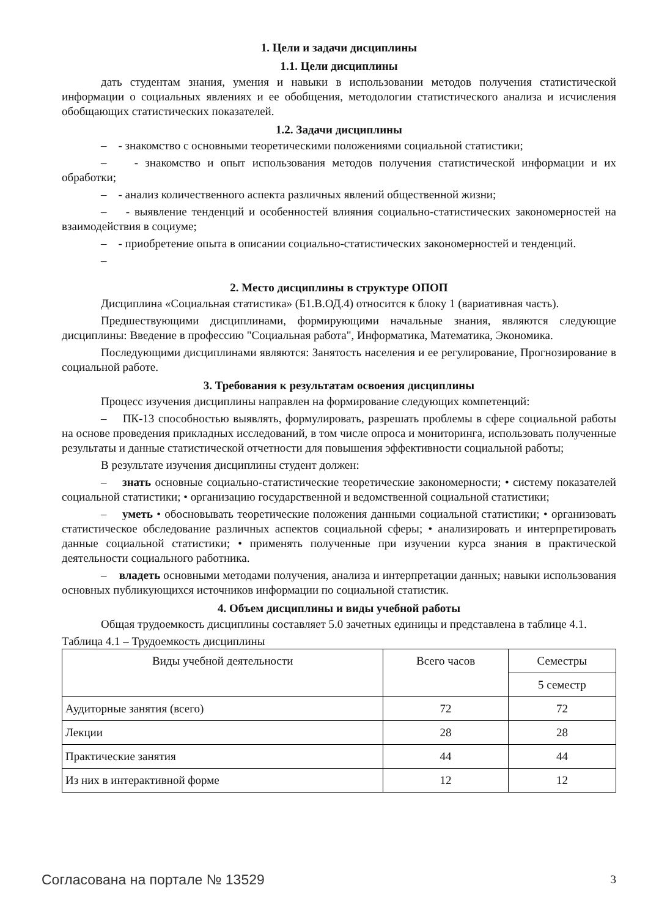1. Цели и задачи дисциплины
1.1. Цели дисциплины
дать студентам знания, умения и навыки в использовании методов получения статистической информации о социальных явлениях и ее обобщения, методологии статистического анализа и исчисления обобщающих статистических показателей.
1.2. Задачи дисциплины
– - знакомство с основными теоретическими положениями социальной статистики;
– - знакомство и опыт использования методов получения статистической информации и их обработки;
– - анализ количественного аспекта различных явлений общественной жизни;
– - выявление тенденций и особенностей влияния социально-статистических закономерностей на взаимодействия в социуме;
– - приобретение опыта в описании социально-статистических закономерностей и тенденций.
–
2. Место дисциплины в структуре ОПОП
Дисциплина «Социальная статистика» (Б1.В.ОД.4) относится к блоку 1 (вариативная часть).
Предшествующими дисциплинами, формирующими начальные знания, являются следующие дисциплины: Введение в профессию "Социальная работа", Информатика, Математика, Экономика.
Последующими дисциплинами являются: Занятость населения и ее регулирование, Прогнозирование в социальной работе.
3. Требования к результатам освоения дисциплины
Процесс изучения дисциплины направлен на формирование следующих компетенций:
– ПК-13 способностью выявлять, формулировать, разрешать проблемы в сфере социальной работы на основе проведения прикладных исследований, в том числе опроса и мониторинга, использовать полученные результаты и данные статистической отчетности для повышения эффективности социальной работы;
В результате изучения дисциплины студент должен:
– знать основные социально-статистические теоретические закономерности; • систему показателей социальной статистики; • организацию государственной и ведомственной социальной статистики;
– уметь • обосновывать теоретические положения данными социальной статистики; • организовать статистическое обследование различных аспектов социальной сферы; • анализировать и интерпретировать данные социальной статистики; • применять полученные при изучении курса знания в практической деятельности социального работника.
– владеть основными методами получения, анализа и интерпретации данных; навыки использования основных публикующихся источников информации по социальной статистик.
4. Объем дисциплины и виды учебной работы
Общая трудоемкость дисциплины составляет 5.0 зачетных единицы и представлена в таблице 4.1.
Таблица 4.1 – Трудоемкость дисциплины
| Виды учебной деятельности | Всего часов | Семестры |
| --- | --- | --- |
| | | 5 семестр |
| Аудиторные занятия (всего) | 72 | 72 |
| Лекции | 28 | 28 |
| Практические занятия | 44 | 44 |
| Из них в интерактивной форме | 12 | 12 |
Согласована на портале № 13529 3